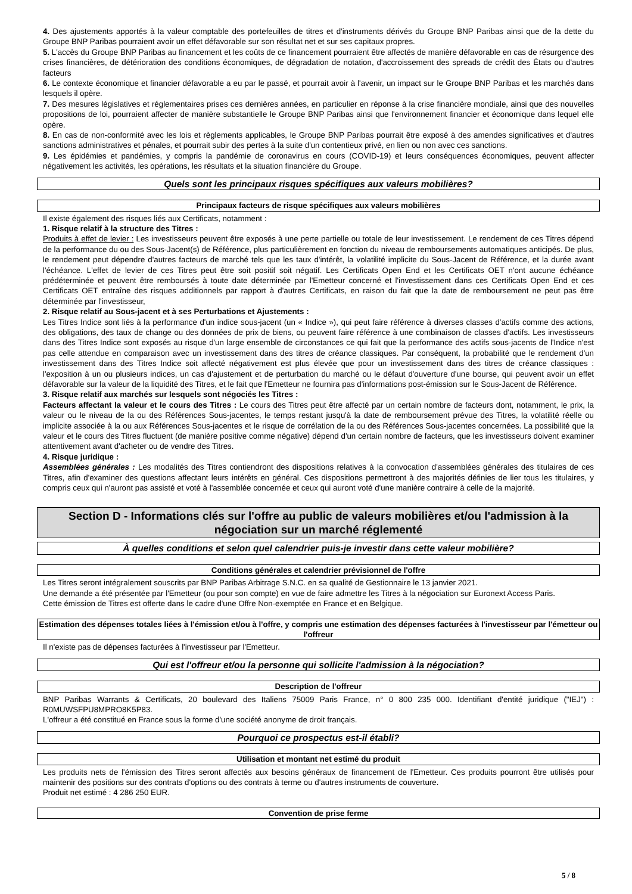4. Des ajustements apportés à la valeur comptable des portefeuilles de titres et d'instruments dérivés du Groupe BNP Paribas ainsi que de la dette du Groupe BNP Paribas pourraient avoir un effet défavorable sur son résultat net et sur ses capitaux propres.
5. L'accès du Groupe BNP Paribas au financement et les coûts de ce financement pourraient être affectés de manière défavorable en cas de résurgence des crises financières, de détérioration des conditions économiques, de dégradation de notation, d'accroissement des spreads de crédit des États ou d'autres facteurs
6. Le contexte économique et financier défavorable a eu par le passé, et pourrait avoir à l'avenir, un impact sur le Groupe BNP Paribas et les marchés dans lesquels il opère.
7. Des mesures législatives et réglementaires prises ces dernières années, en particulier en réponse à la crise financière mondiale, ainsi que des nouvelles propositions de loi, pourraient affecter de manière substantielle le Groupe BNP Paribas ainsi que l'environnement financier et économique dans lequel elle opère.
8. En cas de non-conformité avec les lois et règlements applicables, le Groupe BNP Paribas pourrait être exposé à des amendes significatives et d'autres sanctions administratives et pénales, et pourrait subir des pertes à la suite d'un contentieux privé, en lien ou non avec ces sanctions.
9. Les épidémies et pandémies, y compris la pandémie de coronavirus en cours (COVID-19) et leurs conséquences économiques, peuvent affecter négativement les activités, les opérations, les résultats et la situation financière du Groupe.
Quels sont les principaux risques spécifiques aux valeurs mobilières?
Principaux facteurs de risque spécifiques aux valeurs mobilières
Il existe également des risques liés aux Certificats, notamment :
1. Risque relatif à la structure des Titres :
Produits à effet de levier : Les investisseurs peuvent être exposés à une perte partielle ou totale de leur investissement. Le rendement de ces Titres dépend de la performance du ou des Sous-Jacent(s) de Référence, plus particulièrement en fonction du niveau de remboursements automatiques anticipés. De plus, le rendement peut dépendre d'autres facteurs de marché tels que les taux d'intérêt, la volatilité implicite du Sous-Jacent de Référence, et la durée avant l'échéance. L'effet de levier de ces Titres peut être soit positif soit négatif. Les Certificats Open End et les Certificats OET n'ont aucune échéance prédéterminée et peuvent être remboursés à toute date déterminée par l'Emetteur concerné et l'investissement dans ces Certificats Open End et ces Certificats OET entraîne des risques additionnels par rapport à d'autres Certificats, en raison du fait que la date de remboursement ne peut pas être déterminée par l'investisseur,
2. Risque relatif au Sous-jacent et à ses Perturbations et Ajustements :
Les Titres Indice sont liés à la performance d'un indice sous-jacent (un « Indice »), qui peut faire référence à diverses classes d'actifs comme des actions, des obligations, des taux de change ou des données de prix de biens, ou peuvent faire référence à une combinaison de classes d'actifs. Les investisseurs dans des Titres Indice sont exposés au risque d'un large ensemble de circonstances ce qui fait que la performance des actifs sous-jacents de l'Indice n'est pas celle attendue en comparaison avec un investissement dans des titres de créance classiques. Par conséquent, la probabilité que le rendement d'un investissement dans des Titres Indice soit affecté négativement est plus élevée que pour un investissement dans des titres de créance classiques : l'exposition à un ou plusieurs indices, un cas d'ajustement et de perturbation du marché ou le défaut d'ouverture d'une bourse, qui peuvent avoir un effet défavorable sur la valeur de la liquidité des Titres, et le fait que l'Emetteur ne fournira pas d'informations post-émission sur le Sous-Jacent de Référence.
3. Risque relatif aux marchés sur lesquels sont négociés les Titres :
Facteurs affectant la valeur et le cours des Titres : Le cours des Titres peut être affecté par un certain nombre de facteurs dont, notamment, le prix, la valeur ou le niveau de la ou des Références Sous-jacentes, le temps restant jusqu'à la date de remboursement prévue des Titres, la volatilité réelle ou implicite associée à la ou aux Références Sous-jacentes et le risque de corrélation de la ou des Références Sous-jacentes concernées. La possibilité que la valeur et le cours des Titres fluctuent (de manière positive comme négative) dépend d'un certain nombre de facteurs, que les investisseurs doivent examiner attentivement avant d'acheter ou de vendre des Titres.
4. Risque juridique :
Assemblées générales : Les modalités des Titres contiendront des dispositions relatives à la convocation d'assemblées générales des titulaires de ces Titres, afin d'examiner des questions affectant leurs intérêts en général. Ces dispositions permettront à des majorités définies de lier tous les titulaires, y compris ceux qui n'auront pas assisté et voté à l'assemblée concernée et ceux qui auront voté d'une manière contraire à celle de la majorité.
Section D - Informations clés sur l'offre au public de valeurs mobilières et/ou l'admission à la négociation sur un marché réglementé
À quelles conditions et selon quel calendrier puis-je investir dans cette valeur mobilière?
Conditions générales et calendrier prévisionnel de l'offre
Les Titres seront intégralement souscrits par BNP Paribas Arbitrage S.N.C. en sa qualité de Gestionnaire le 13 janvier 2021.
Une demande a été présentée par l'Emetteur (ou pour son compte) en vue de faire admettre les Titres à la négociation sur Euronext Access Paris.
Cette émission de Titres est offerte dans le cadre d'une Offre Non-exemptée en France et en Belgique.
Estimation des dépenses totales liées à l'émission et/ou à l'offre, y compris une estimation des dépenses facturées à l'investisseur par l'émetteur ou l'offreur
Il n'existe pas de dépenses facturées à l'investisseur par l'Emetteur.
Qui est l'offreur et/ou la personne qui sollicite l'admission à la négociation?
Description de l'offreur
BNP Paribas Warrants & Certificats, 20 boulevard des Italiens 75009 Paris France, n° 0 800 235 000. Identifiant d'entité juridique ("IEJ") : R0MUWSFPU8MPRO8K5P83.
L'offreur a été constitué en France sous la forme d'une société anonyme de droit français.
Pourquoi ce prospectus est-il établi?
Utilisation et montant net estimé du produit
Les produits nets de l'émission des Titres seront affectés aux besoins généraux de financement de l'Emetteur. Ces produits pourront être utilisés pour maintenir des positions sur des contrats d'options ou des contrats à terme ou d'autres instruments de couverture.
Produit net estimé : 4 286 250 EUR.
Convention de prise ferme
5 / 8